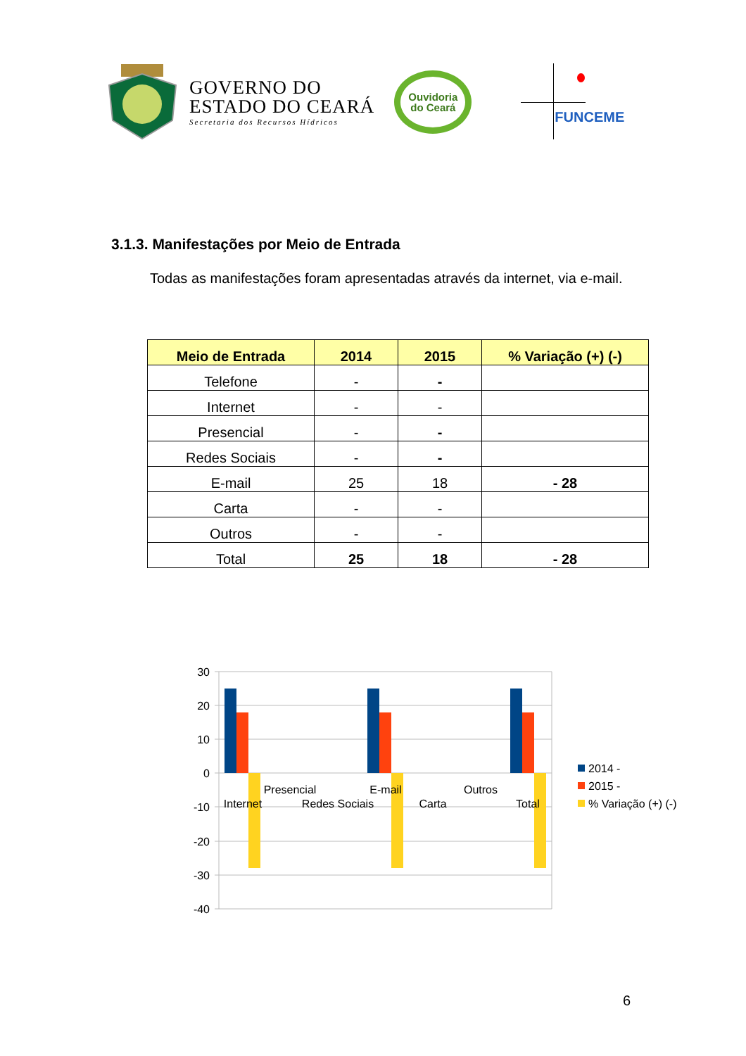GOVERNO DO
ESTADO DO CEARÁ
Secretaria dos Recursos Hídricos
Ouvidoria
do Ceará
FUNCEME
3.1.3. Manifestações por Meio de Entrada
Todas as manifestações foram apresentadas através da internet, via e-mail.
| Meio de Entrada | 2014 | 2015 | % Variação (+) (-) |
| --- | --- | --- | --- |
| Telefone | - | - | |
| Internet | - | - | |
| Presencial | - | - | |
| Redes Sociais | - | - | |
| E-mail | 25 | 18 | - 28 |
| Carta | - | - | |
| Outros | - | - | |
| Total | 25 | 18 | - 28 |
30
20
10
0
-10
-20
-30
-40
Internet
Presencial
Redes Sociais
E-mail
Carta
Outros
Total
2014 -
2015 -
% Variação (+) (-)
6